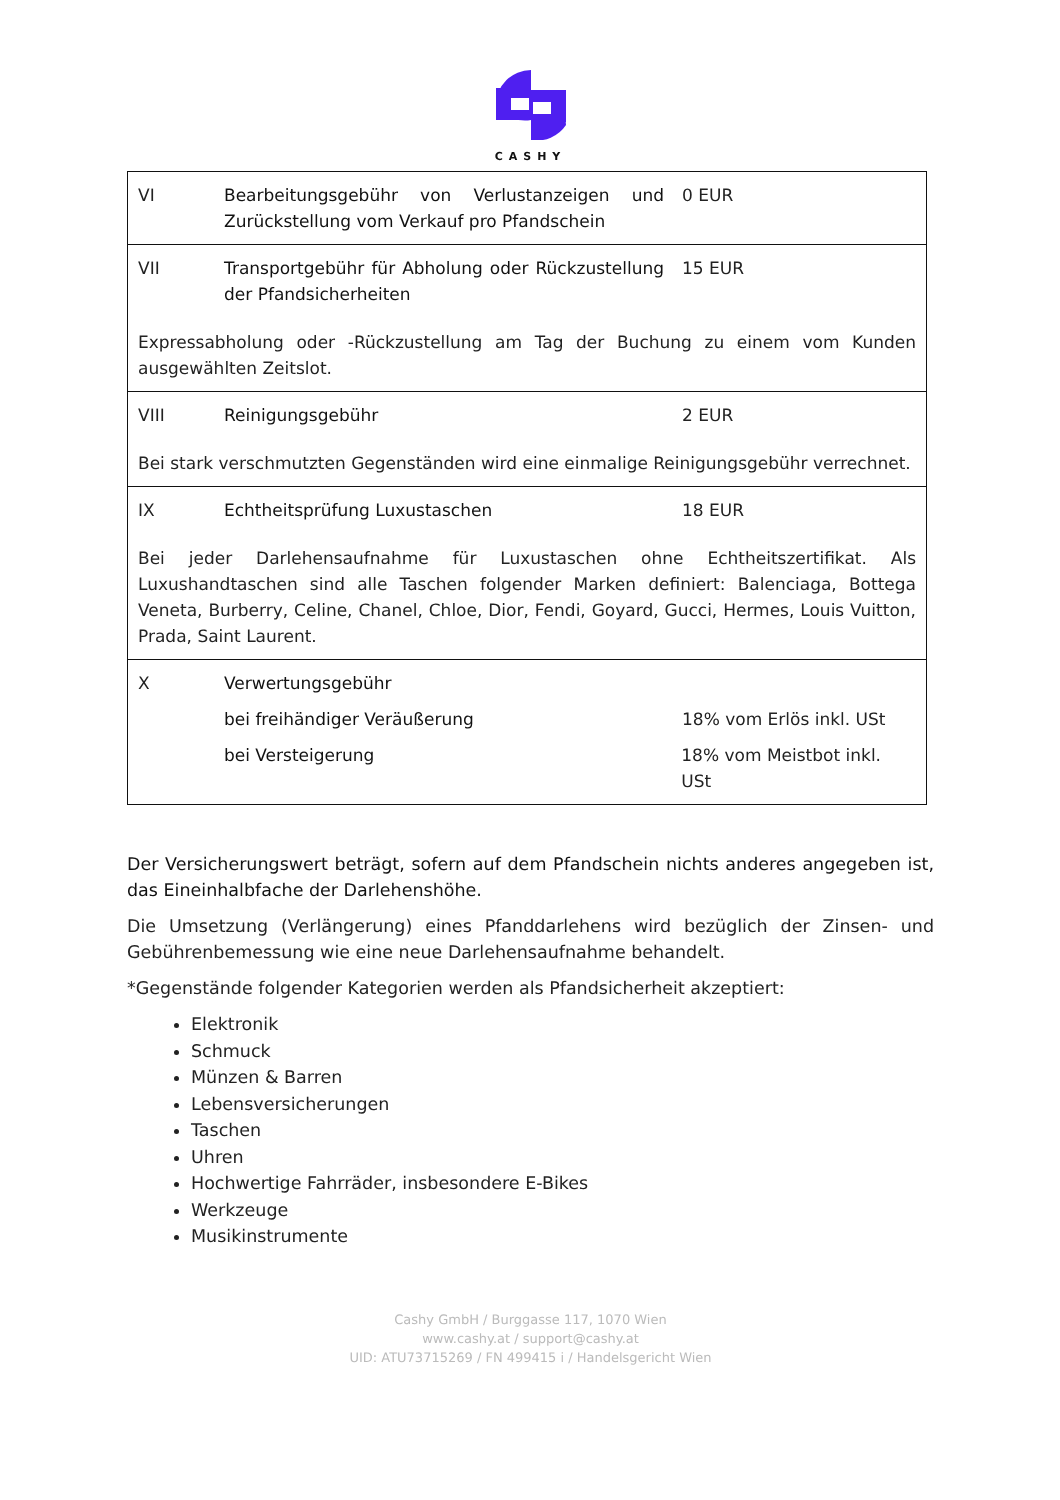CASHY
| VI Bearbeitungsgebühr von Verlustanzeigen und Zurückstellung vom Verkauf pro Pfandschein 0 EUR |
| VII Transportgebühr für Abholung oder Rückzustellung der Pfandsicherheiten 15 EUR Expressabholung oder -Rückzustellung am Tag der Buchung zu einem vom Kunden ausgewählten Zeitslot. |
| VIII Reinigungsgebühr 2 EUR Bei stark verschmutzten Gegenständen wird eine einmalige Reinigungsgebühr verrechnet. |
| IX Echtheitsprüfung Luxustaschen 18 EUR Bei jeder Darlehensaufnahme für Luxustaschen ohne Echtheitszertifikat. Als Luxushandtaschen sind alle Taschen folgender Marken definiert: Balenciaga, Bottega Veneta, Burberry, Celine, Chanel, Chloe, Dior, Fendi, Goyard, Gucci, Hermes, Louis Vuitton, Prada, Saint Laurent. |
| X Verwertungsgebühr bei freihändiger Veräußerung 18% vom Erlös inkl. USt bei Versteigerung 18% vom Meistbot inkl. USt |
Der Versicherungswert beträgt, sofern auf dem Pfandschein nichts anderes angegeben ist, das Eineinhalbfache der Darlehenshöhe.
Die Umsetzung (Verlängerung) eines Pfanddarlehens wird bezüglich der Zinsen- und Gebührenbemessung wie eine neue Darlehensaufnahme behandelt.
*Gegenstände folgender Kategorien werden als Pfandsicherheit akzeptiert:
Elektronik
Schmuck
Münzen & Barren
Lebensversicherungen
Taschen
Uhren
Hochwertige Fahrräder, insbesondere E-Bikes
Werkzeuge
Musikinstrumente
Cashy GmbH / Burggasse 117, 1070 Wien
www.cashy.at / support@cashy.at
UID: ATU73715269 / FN 499415 i / Handelsgericht Wien